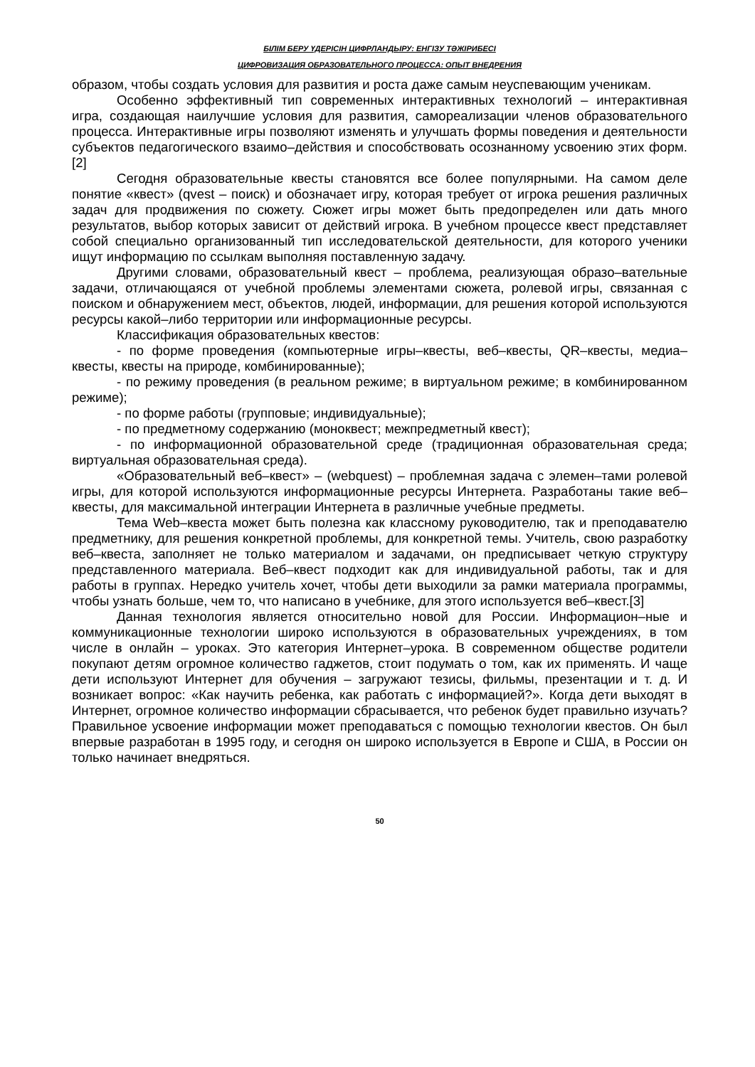БІЛІМ БЕРУ ҮДЕРІСІН ЦИФРЛАНДЫРУ: ЕНГІЗУ ТӘЖІРИБЕСІ
ЦИФРОВИЗАЦИЯ ОБРАЗОВАТЕЛЬНОГО ПРОЦЕССА: ОПЫТ ВНЕДРЕНИЯ
образом, чтобы создать условия для развития и роста даже самым неуспевающим ученикам.
Особенно эффективный тип современных интерактивных технологий – интерактивная игра, создающая наилучшие условия для развития, самореализации членов образовательного процесса. Интерактивные игры позволяют изменять и улучшать формы поведения и деятельности субъектов педагогического взаимо–действия и способствовать осознанному усвоению этих форм.[2]
Сегодня образовательные квесты становятся все более популярными. На самом деле понятие «квест» (qvest – поиск) и обозначает игру, которая требует от игрока решения различных задач для продвижения по сюжету. Сюжет игры может быть предопределен или дать много результатов, выбор которых зависит от действий игрока. В учебном процессе квест представляет собой специально организованный тип исследовательской деятельности, для которого ученики ищут информацию по ссылкам выполняя поставленную задачу.
Другими словами, образовательный квест – проблема, реализующая образо–вательные задачи, отличающаяся от учебной проблемы элементами сюжета, ролевой игры, связанная с поиском и обнаружением мест, объектов, людей, информации, для решения которой используются ресурсы какой–либо территории или информационные ресурсы.
Классификация образовательных квестов:
- по форме проведения (компьютерные игры–квесты, веб–квесты, QR–квесты, медиа–квесты, квесты на природе, комбинированные);
- по режиму проведения (в реальном режиме; в виртуальном режиме; в комбинированном режиме);
- по форме работы (групповые; индивидуальные);
- по предметному содержанию (моноквест; межпредметный квест);
- по информационной образовательной среде (традиционная образовательная среда; виртуальная образовательная среда).
«Образовательный веб–квест» – (webquest) – проблемная задача с элемен–тами ролевой игры, для которой используются информационные ресурсы Интернета. Разработаны такие веб–квесты, для максимальной интеграции Интернета в различные учебные предметы.
Тема Web–квеста может быть полезна как классному руководителю, так и преподавателю предметнику, для решения конкретной проблемы, для конкретной темы. Учитель, свою разработку веб–квеста, заполняет не только материалом и задачами, он предписывает четкую структуру представленного материала. Веб–квест подходит как для индивидуальной работы, так и для работы в группах. Нередко учитель хочет, чтобы дети выходили за рамки материала программы, чтобы узнать больше, чем то, что написано в учебнике, для этого используется веб–квест.[3]
Данная технология является относительно новой для России. Информацион–ные и коммуникационные технологии широко используются в образовательных учреждениях, в том числе в онлайн – уроках. Это категория Интернет–урока. В современном обществе родители покупают детям огромное количество гаджетов, стоит подумать о том, как их применять. И чаще дети используют Интернет для обучения – загружают тезисы, фильмы, презентации и т. д. И возникает вопрос: «Как научить ребенка, как работать с информацией?». Когда дети выходят в Интернет, огромное количество информации сбрасывается, что ребенок будет правильно изучать? Правильное усвоение информации может преподаваться с помощью технологии квестов. Он был впервые разработан в 1995 году, и сегодня он широко используется в Европе и США, в России он только начинает внедряться.
50